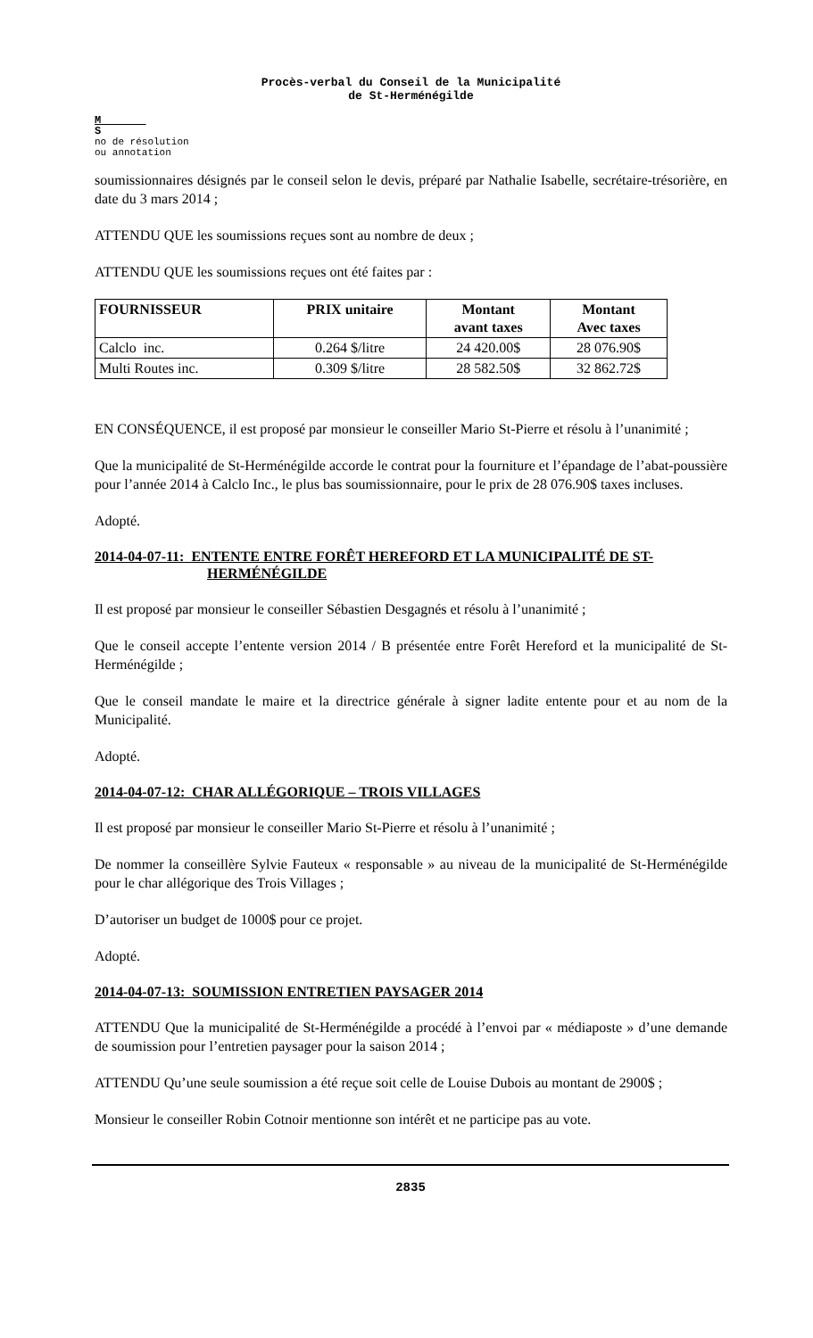Procès-verbal du Conseil de la Municipalité
de St-Herménégilde
M
S
no de résolution
ou annotation
soumissionnaires désignés par le conseil selon le devis, préparé par Nathalie Isabelle, secrétaire-trésorière, en date du 3 mars 2014 ;
ATTENDU QUE les soumissions reçues sont au nombre de deux ;
ATTENDU QUE les soumissions reçues ont été faites par :
| FOURNISSEUR | PRIX unitaire | Montant avant taxes | Montant Avec taxes |
| --- | --- | --- | --- |
| Calclo inc. | 0.264 $/litre | 24 420.00$ | 28 076.90$ |
| Multi Routes inc. | 0.309 $/litre | 28 582.50$ | 32 862.72$ |
EN CONSÉQUENCE, il est proposé par monsieur le conseiller Mario St-Pierre et résolu à l’unanimité ;
Que la municipalité de St-Herménégilde accorde le contrat pour la fourniture et l’épandage de l’abat-poussière pour l’année 2014 à Calclo Inc., le plus bas soumissionnaire, pour le prix de 28 076.90$ taxes incluses.
Adopté.
2014-04-07-11: ENTENTE ENTRE FORÊT HEREFORD ET LA MUNICIPALITÉ DE ST-
HERMÉNÉGILDE
Il est proposé par monsieur le conseiller Sébastien Desgagnés et résolu à l’unanimité ;
Que le conseil accepte l’entente version 2014 / B présentée entre Forêt Hereford et la municipalité de St-Herménégilde ;
Que le conseil mandate le maire et la directrice générale à signer ladite entente pour et au nom de la Municipalité.
Adopté.
2014-04-07-12: CHAR ALLÉGORIQUE – TROIS VILLAGES
Il est proposé par monsieur le conseiller Mario St-Pierre et résolu à l’unanimité ;
De nommer la conseillère Sylvie Fauteux « responsable » au niveau de la municipalité de St-Herménégilde pour le char allégorique des Trois Villages ;
D’autoriser un budget de 1000$ pour ce projet.
Adopté.
2014-04-07-13: SOUMISSION ENTRETIEN PAYSAGER 2014
ATTENDU Que la municipalité de St-Herménégilde a procédé à l’envoi par « médiaposte » d’une demande de soumission pour l’entretien paysager pour la saison 2014 ;
ATTENDU Qu’une seule soumission a été reçue soit celle de Louise Dubois au montant de 2900$ ;
Monsieur le conseiller Robin Cotnoir mentionne son intérêt et ne participe pas au vote.
2835